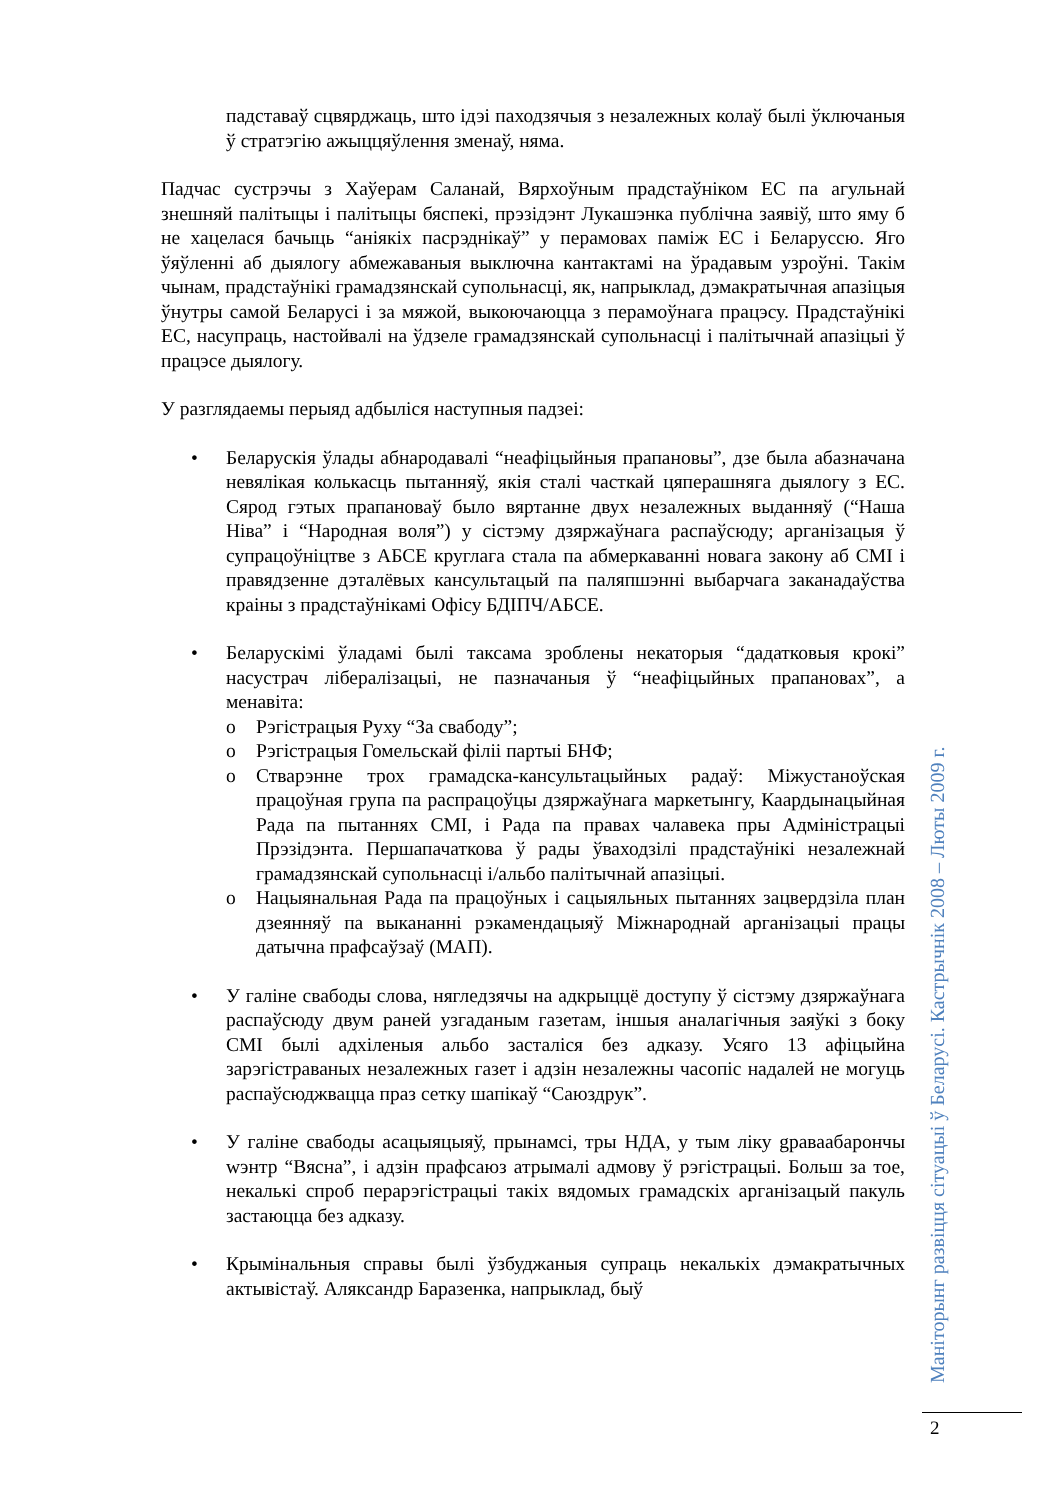падставаў сцвярджаць, што ідэі паходзячыя з незалежных колаў былі ўключаныя ў стратэгію ажыццяўлення зменаў, няма.
Падчас сустрэчы з Хаўерам Саланай, Вярхоўным прадстаўніком ЕС па агульнай знешняй палітыцы і палітыцы бяспекі, прэзідэнт Лукашэнка публічна заявіў, што яму б не хацелася бачыць “аніякіх пасрэднікаў” у перамовах паміж ЕС і Беларуссю. Яго ўяўленні аб дыялогу абмежаваныя выключна кантактамі на ўрадавым узроўні. Такім чынам, прадстаўнікі грамадзянскай супольнасці, як, напрыклад, дэмакратычная апазіцыя ўнутры самой Беларусі і за мяжой, выкоючаюцца з перамоўнага працэсу. Прадстаўнікі ЕС, насупраць, настойвалі на ўдзеле грамадзянскай супольнасці і палітычнай апазіцыі ў працэсе дыялогу.
У разглядаемы перыяд адбыліся наступныя падзеі:
• Беларускія ўлады абнародавалі “неафіцыйныя прапановы”, дзе была абазначана невялікая колькасць пытанняў, якія сталі часткай цяперашняга дыялогу з ЕС. Сярод гэтых прапановаў было вяртанне двух незалежных выданняў (“Наша Ніва” і “Народная воля”) у сістэму дзяржаўнага распаўсюду; арганізацыя ў супрацоўніцтве з АБСЕ круглага стала па абмеркаванні новага закону аб СМІ і правядзенне дэталёвых кансультацый па паляпшэнні выбарчага заканадаўства краіны з прадстаўнікамі Офісу БДІПЧ/АБСЕ.
• Беларускімі ўладамі былі таксама зроблены некаторыя “дадатковыя крокі” насустрач лібералізацыі, не пазначаныя ў “неафіцыйных прапановах”, а менавіта:
o Рэгістрацыя Руху “За свабоду”;
o Рэгістрацыя Гомельскай філіі партыі БНФ;
o Стварэнне трох грамадска-кансультацыйных радаў: Міжустаноўская працоўная група па распрацоўцы дзяржаўнага маркетынгу, Каардынацыйная Рада па пытаннях СМІ, і Рада па правах чалавека пры Адміністрацыі Прэзідэнта. Першапачаткова ў рады ўваходзілі прадстаўнікі незалежнай грамадзянскай супольнасці і/альбо палітычнай апазіцыі.
o Нацыянальная Рада па працоўных і сацыяльных пытаннях зацвердзіла план дзеянняў па выкананні рэкамендацыяў Міжнароднай арганізацыі працы датычна прафсаўзаў (МАП).
• У галіне свабоды слова, нягледзячы на адкрыццё доступу ў сістэму дзяржаўнага распаўсюду двум раней узгаданым газетам, іншыя аналагічныя заяўкі з боку СМІ былі адхіленыя альбо засталіся без адказу. Усяго 13 афіцыйна зарэгістраваных незалежных газет і адзін незалежны часопіс надалей не могуць распаўсюджвацца праз сетку шапікаў “Саюздрук”.
• У галіне свабоды асацыяцыяў, прынамсі, тры НДА, у тым ліку gраваабарончы wэнтр “Вясна”, і адзін прафсаюз атрымалі адмову ў рэгістрацыі. Больш за тое, некалькі спроб перарэгістрацыі такіх вядомых грамадскіх арганізацый пакуль застаюцца без адказу.
• Крымінальныя справы былі ўзбуджаныя супраць некалькіх дэмакратычных актывістаў. Аляксандр Баразенка, напрыклад, быў
Маніторынг развіцця сітуацыі ў Беларусі. Кастрычнік 2008 – Люты 2009 г.
2